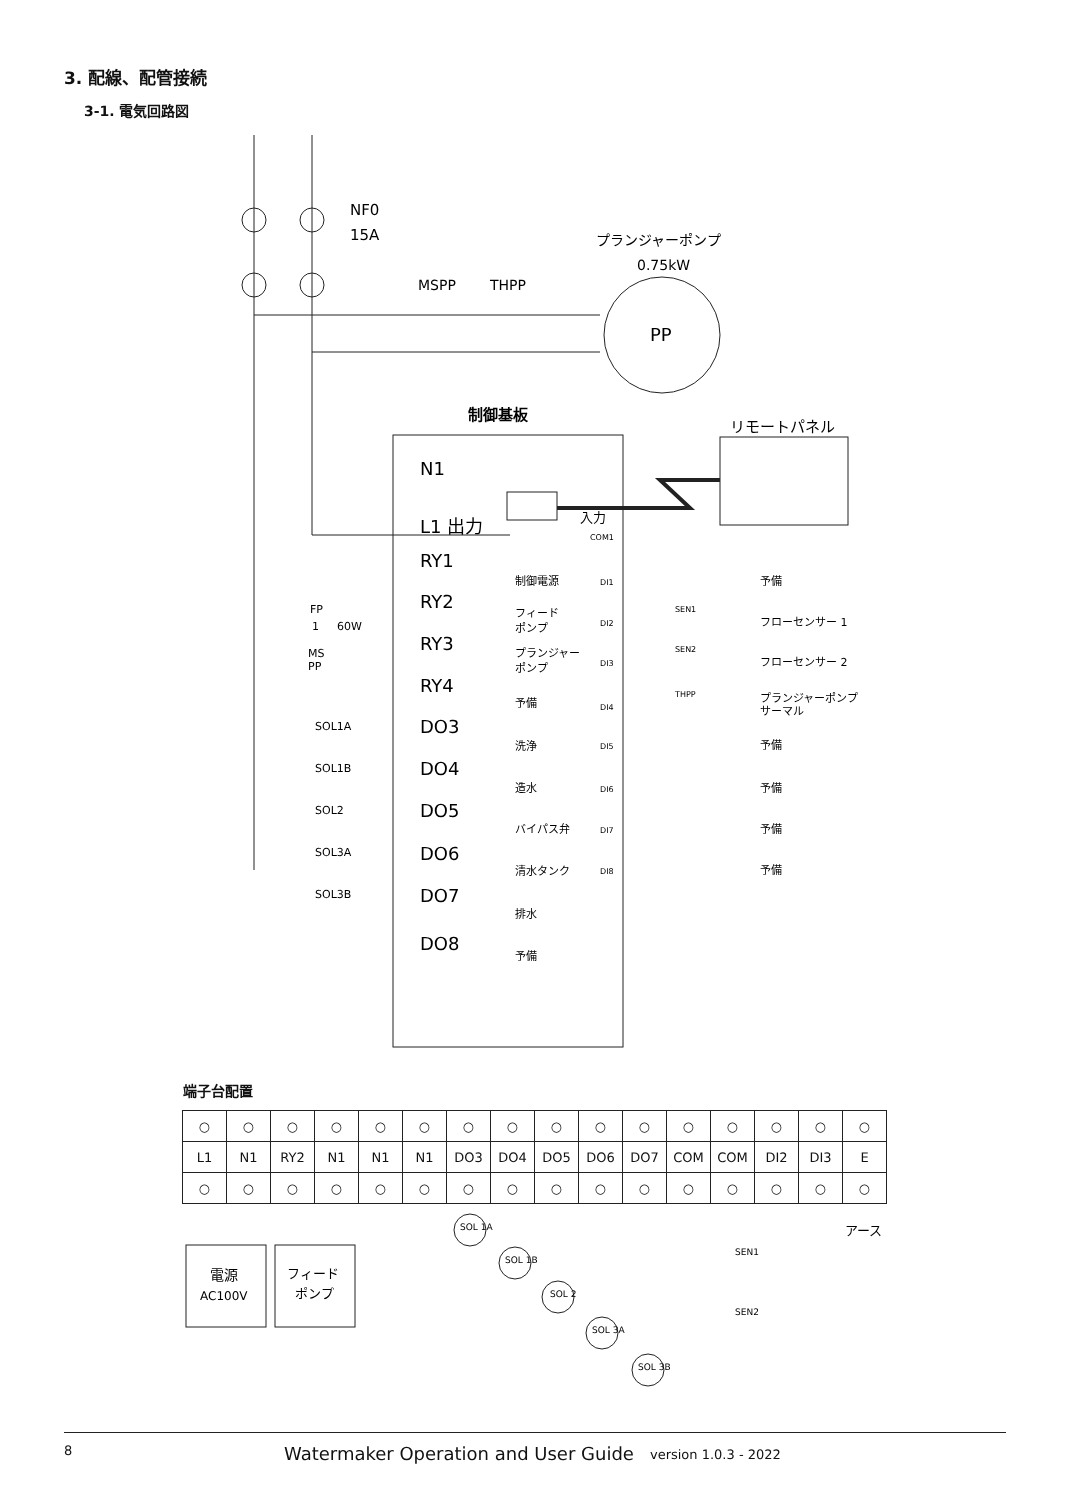3. 配線、配管接続
3-1. 電気回路図
NF0
15A
プランジャーポンプ
0.75kW
MSPP
THPP
PP
制御基板
リモートパネル
N1
L1 出力
入力
RY1
制御電源
RY2
フィード
ポンプ
RY3
プランジャー
ポンプ
RY4
予備
DO3
洗浄
SOL1A
DO4
造水
SOL1B
DO5
バイパス弁
SOL2
DO6
清水タンク
SOL3A
DO7
排水
SOL3B
DO8
予備
COM1
DI1
予備
DI2
SEN1
フローセンサー 1
DI3
SEN2
フローセンサー 2
DI4
THPP
プランジャーポンプ
サーマル
DI5
予備
DI6
予備
DI7
予備
DI8
予備
FP
1
60W
MS
PP
端子台配置
| ○ | ○ | ○ | ○ | ○ | ○ | ○ | ○ | ○ | ○ | ○ | ○ | ○ | ○ | ○ | ○ |
| L1 | N1 | RY2 | N1 | N1 | N1 | DO3 | DO4 | DO5 | DO6 | DO7 | COM | COM | DI2 | DI3 | E |
| ○ | ○ | ○ | ○ | ○ | ○ | ○ | ○ | ○ | ○ | ○ | ○ | ○ | ○ | ○ | ○ |
アース
電源
AC100V
フィード
ポンプ
SOL 1A
SOL 1B
SOL 2
SOL 3A
SOL 3B
SEN1
SEN2
8 Watermaker Operation and User Guide version 1.0.3 - 2022